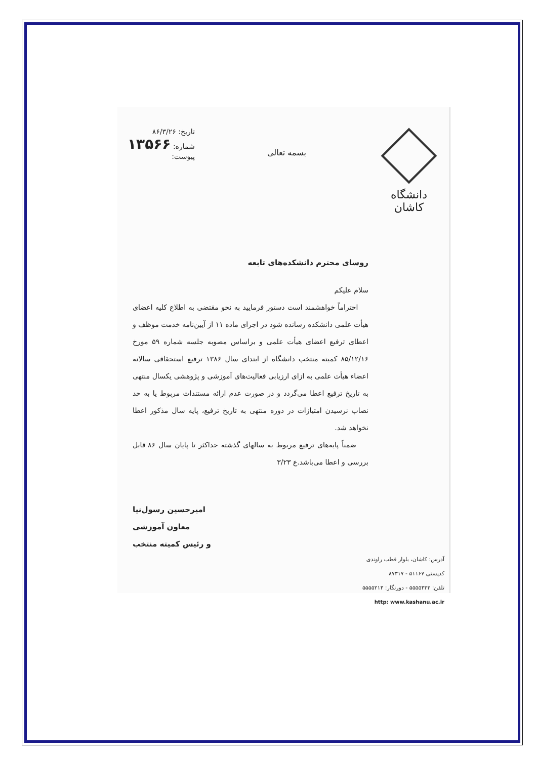دانشگاه کاشان
بسمه تعالی
تاریخ: ۸۶/۳/۲۶
شماره: ۱۳۵۶۶
پیوست:
روسای محترم دانشکده‌های تابعه
سلام علیکم
احتراماً خواهشمند است دستور فرمایید به نحو مقتضی به اطلاع کلیه اعضای هیأت علمی دانشکده رسانده شود در اجرای ماده ۱۱ از آیین‌نامه خدمت موظف و اعطای ترفیع اعضای هیأت علمی و براساس مصوبه جلسه شماره ۵۹ مورخ ۸۵/۱۲/۱۶ کمیته منتخب دانشگاه از ابتدای سال ۱۳۸۶ ترفیع استحقاقی سالانه اعضاء هیأت علمی به ازای ارزیابی فعالیت‌های آموزشی و پژوهشی یکسال منتهی به تاریخ ترفیع اعطا می‌گردد و در صورت عدم ارائه مستندات مربوط یا به حد نصاب نرسیدن امتیازات در دوره منتهی به تاریخ ترفیع، پایه سال مذکور اعطا نخواهد شد.
ضمناً پایه‌های ترفیع مربوط به سالهای گذشته حداکثر تا پایان سال ۸۶ قابل بررسی و اعطا می‌باشد.ع ۳/۲۳
امیرحسین رسول‌نیا
معاون آموزشی
و رئیس کمیته منتخب
آدرس: کاشان، بلوار قطب راوندی
کدپستی ۵۱۱۶۷ - ۸۷۳۱۷
تلفن: ۵۵۵۵۳۳۳ - دورنگار: ۵۵۵۵۲۱۳
http: www.kashanu.ac.ir